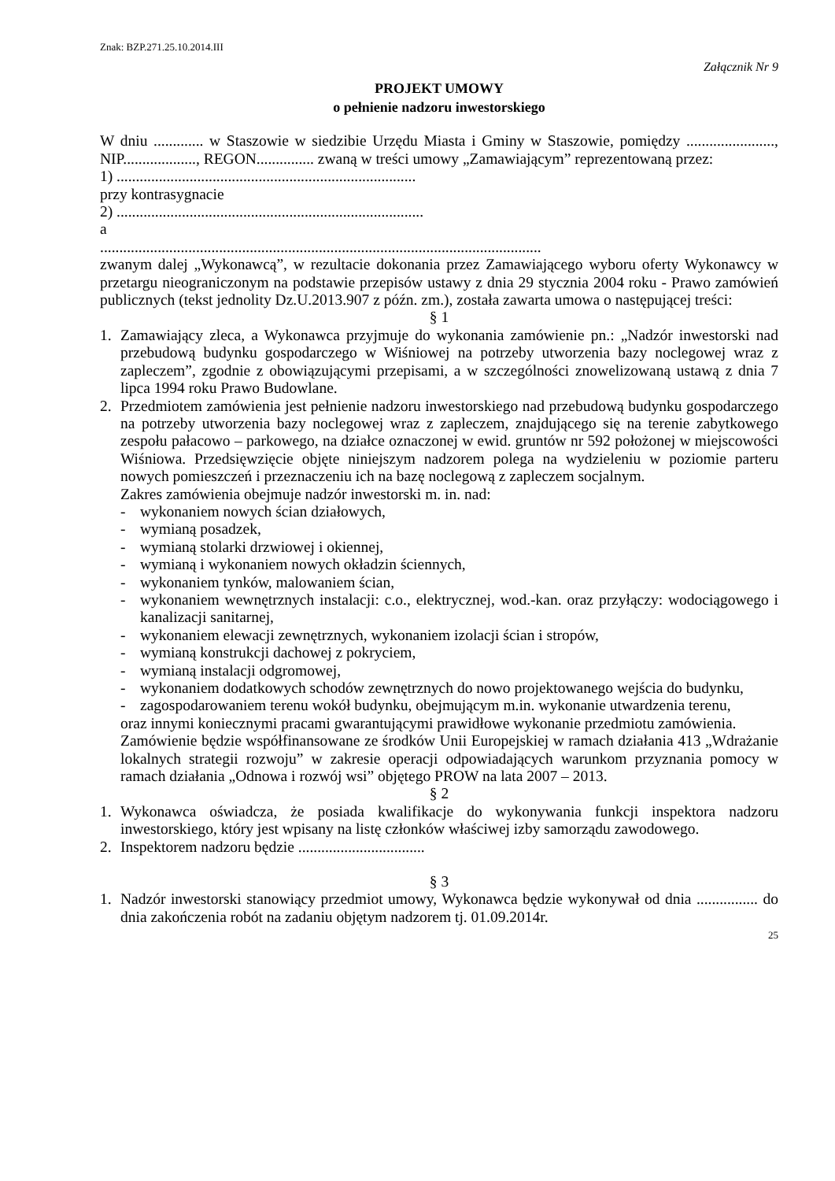Znak: BZP.271.25.10.2014.III
Załącznik Nr 9
PROJEKT UMOWY
o pełnienie nadzoru inwestorskiego
W dniu ............. w Staszowie w siedzibie Urzędu Miasta i Gminy w Staszowie, pomiędzy ......................., NIP..................., REGON............... zwaną w treści umowy „Zamawiającym” reprezentowaną przez:
1) ..............................................................................
przy kontrasygnacie
2) ................................................................................
a
...................................................................................................................
zwanym dalej „Wykonawcą”, w rezultacie dokonania przez Zamawiającego wyboru oferty Wykonawcy w przetargu nieograniczonym na podstawie przepisów ustawy z dnia 29 stycznia 2004 roku - Prawo zamówień publicznych (tekst jednolity Dz.U.2013.907 z późn. zm.), została zawarta umowa o następującej treści:
§ 1
1. Zamawiający zleca, a Wykonawca przyjmuje do wykonania zamówienie pn.: „Nadzór inwestorski nad przebudową budynku gospodarczego w Wiśniowej na potrzeby utworzenia bazy noclegowej wraz z zapleczem”, zgodnie z obowiązującymi przepisami, a w szczególności znowelizowaną ustawą z dnia 7 lipca 1994 roku Prawo Budowlane.
2. Przedmiotem zamówienia jest pełnienie nadzoru inwestorskiego nad przebudową budynku gospodarczego na potrzeby utworzenia bazy noclegowej wraz z zapleczem, znajdującego się na terenie zabytkowego zespołu pałacowo – parkowego, na działce oznaczonej w ewid. gruntów nr 592 położonej w miejscowości Wiśniowa. Przedsięwzięcie objęte niniejszym nadzorem polega na wydzieleniu w poziomie parteru nowych pomieszczeń i przeznaczeniu ich na bazę noclegową z zapleczem socjalnym.
Zakres zamówienia obejmuje nadzór inwestorski m. in. nad:
- wykonaniem nowych ścian działowych,
- wymianą posadzek,
- wymianą stolarki drzwiowej i okiennej,
- wymianą i wykonaniem nowych okładzin ściennych,
- wykonaniem tynków, malowaniem ścian,
- wykonaniem wewnętrznych instalacji: c.o., elektrycznej, wod.-kan. oraz przyłączy: wodociągowego i kanalizacji sanitarnej,
- wykonaniem elewacji zewnętrznych, wykonaniem izolacji ścian i stropów,
- wymianą konstrukcji dachowej z pokryciem,
- wymianą instalacji odgromowej,
- wykonaniem dodatkowych schodów zewnętrznych do nowo projektowanego wejścia do budynku,
- zagospodarowaniem terenu wokół budynku, obejmującym m.in. wykonanie utwardzenia terenu,
oraz innymi koniecznymi pracami gwarantującymi prawidłowe wykonanie przedmiotu zamówienia.
Zamówienie będzie współfinansowane ze środków Unii Europejskiej w ramach działania 413 „Wdrażanie lokalnych strategii rozwoju” w zakresie operacji odpowiadających warunkom przyznania pomocy w ramach działania „Odnowa i rozwój wsi” objętego PROW na lata 2007 – 2013.
§ 2
1. Wykonawca oświadcza, że posiada kwalifikacje do wykonywania funkcji inspektora nadzoru inwestorskiego, który jest wpisany na listę członków właściwej izby samorządu zawodowego.
2. Inspektorem nadzoru będzie .................................
§ 3
1. Nadzór inwestorski stanowiący przedmiot umowy, Wykonawca będzie wykonywał od dnia ................ do dnia zakończenia robót na zadaniu objętym nadzorem tj. 01.09.2014r.
25